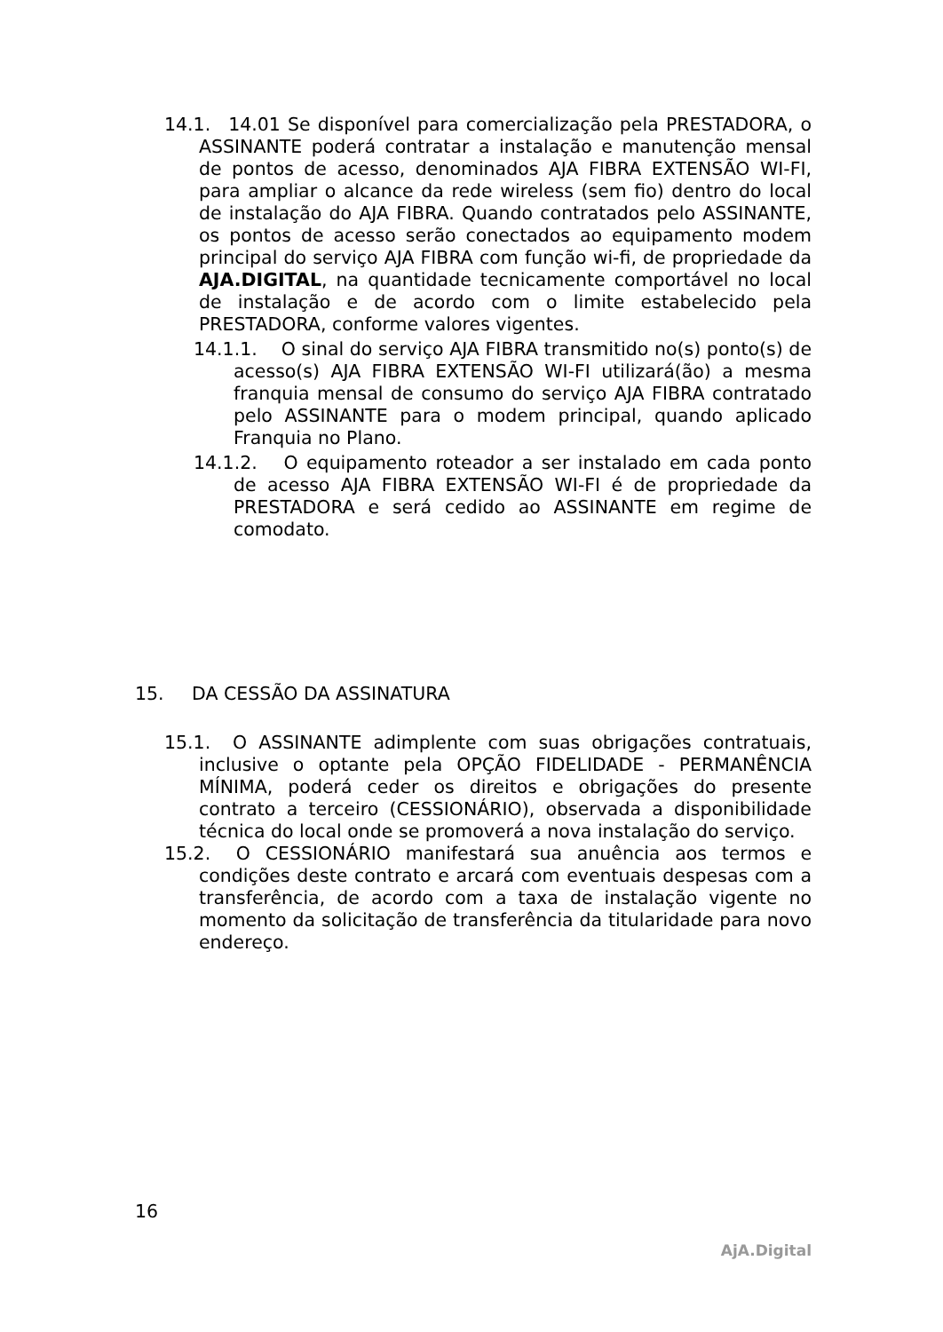14.1. 14.01 Se disponível para comercialização pela PRESTADORA, o ASSINANTE poderá contratar a instalação e manutenção mensal de pontos de acesso, denominados AJA FIBRA EXTENSÃO WI-FI, para ampliar o alcance da rede wireless (sem fio) dentro do local de instalação do AJA FIBRA. Quando contratados pelo ASSINANTE, os pontos de acesso serão conectados ao equipamento modem principal do serviço AJA FIBRA com função wi-fi, de propriedade da AJA.DIGITAL, na quantidade tecnicamente comportável no local de instalação e de acordo com o limite estabelecido pela PRESTADORA, conforme valores vigentes.
14.1.1. O sinal do serviço AJA FIBRA transmitido no(s) ponto(s) de acesso(s) AJA FIBRA EXTENSÃO WI-FI utilizará(ão) a mesma franquia mensal de consumo do serviço AJA FIBRA contratado pelo ASSINANTE para o modem principal, quando aplicado Franquia no Plano.
14.1.2. O equipamento roteador a ser instalado em cada ponto de acesso AJA FIBRA EXTENSÃO WI-FI é de propriedade da PRESTADORA e será cedido ao ASSINANTE em regime de comodato.
15. DA CESSÃO DA ASSINATURA
15.1. O ASSINANTE adimplente com suas obrigações contratuais, inclusive o optante pela OPÇÃO FIDELIDADE - PERMANÊNCIA MÍNIMA, poderá ceder os direitos e obrigações do presente contrato a terceiro (CESSIONÁRIO), observada a disponibilidade técnica do local onde se promoverá a nova instalação do serviço.
15.2. O CESSIONÁRIO manifestará sua anuência aos termos e condições deste contrato e arcará com eventuais despesas com a transferência, de acordo com a taxa de instalação vigente no momento da solicitação de transferência da titularidade para novo endereço.
16
AjA.Digital